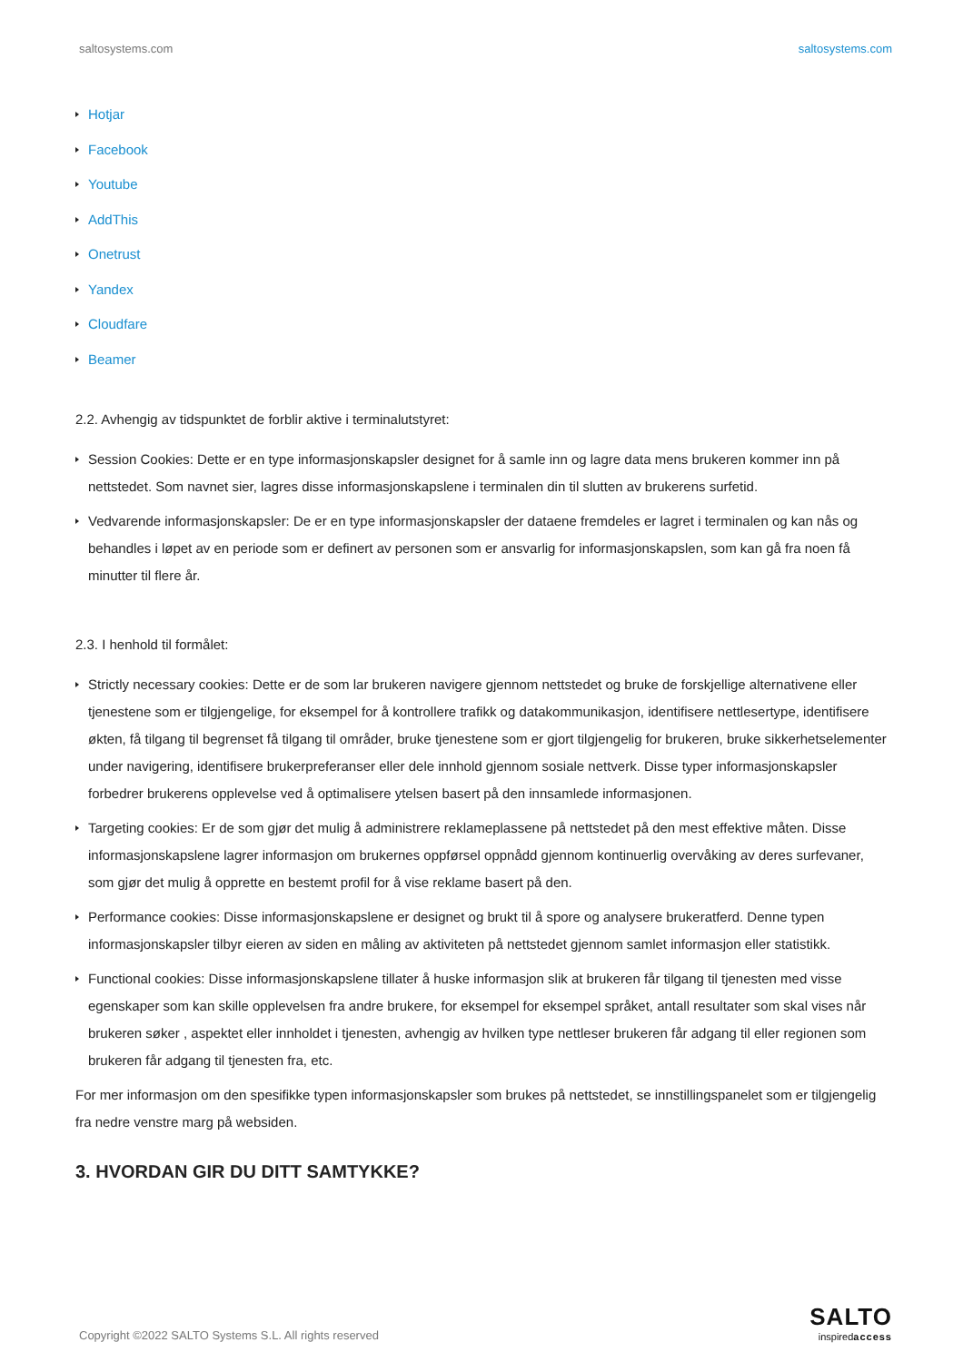saltosystems.com saltosystems.com
Hotjar
Facebook
Youtube
AddThis
Onetrust
Yandex
Cloudfare
Beamer
2.2. Avhengig av tidspunktet de forblir aktive i terminalutstyret:
Session Cookies: Dette er en type informasjonskapsler designet for å samle inn og lagre data mens brukeren kommer inn på nettstedet. Som navnet sier, lagres disse informasjonskapslene i terminalen din til slutten av brukerens surfetid.
Vedvarende informasjonskapsler: De er en type informasjonskapsler der dataene fremdeles er lagret i terminalen og kan nås og behandles i løpet av en periode som er definert av personen som er ansvarlig for informasjonskapslen, som kan gå fra noen få minutter til flere år.
2.3. I henhold til formålet:
Strictly necessary cookies: Dette er de som lar brukeren navigere gjennom nettstedet og bruke de forskjellige alternativene eller tjenestene som er tilgjengelige, for eksempel for å kontrollere trafikk og datakommunikasjon, identifisere nettlesertype, identifisere økten, få tilgang til begrenset få tilgang til områder, bruke tjenestene som er gjort tilgjengelig for brukeren, bruke sikkerhetselementer under navigering, identifisere brukerpreferanser eller dele innhold gjennom sosiale nettverk. Disse typer informasjonskapsler forbedrer brukerens opplevelse ved å optimalisere ytelsen basert på den innsamlede informasjonen.
Targeting cookies: Er de som gjør det mulig å administrere reklameplassene på nettstedet på den mest effektive måten. Disse informasjonskapslene lagrer informasjon om brukernes oppførsel oppnådd gjennom kontinuerlig overvåking av deres surfevaner, som gjør det mulig å opprette en bestemt profil for å vise reklame basert på den.
Performance cookies: Disse informasjonskapslene er designet og brukt til å spore og analysere brukeratferd. Denne typen informasjonskapsler tilbyr eieren av siden en måling av aktiviteten på nettstedet gjennom samlet informasjon eller statistikk.
Functional cookies: Disse informasjonskapslene tillater å huske informasjon slik at brukeren får tilgang til tjenesten med visse egenskaper som kan skille opplevelsen fra andre brukere, for eksempel for eksempel språket, antall resultater som skal vises når brukeren søker , aspektet eller innholdet i tjenesten, avhengig av hvilken type nettleser brukeren får adgang til eller regionen som brukeren får adgang til tjenesten fra, etc.
For mer informasjon om den spesifikke typen informasjonskapsler som brukes på nettstedet, se innstillingspanelet som er tilgjengelig fra nedre venstre marg på websiden.
3. HVORDAN GIR DU DITT SAMTYKKE?
Copyright ©2022 SALTO Systems S.L. All rights reserved
SALTO
inspiredaccess